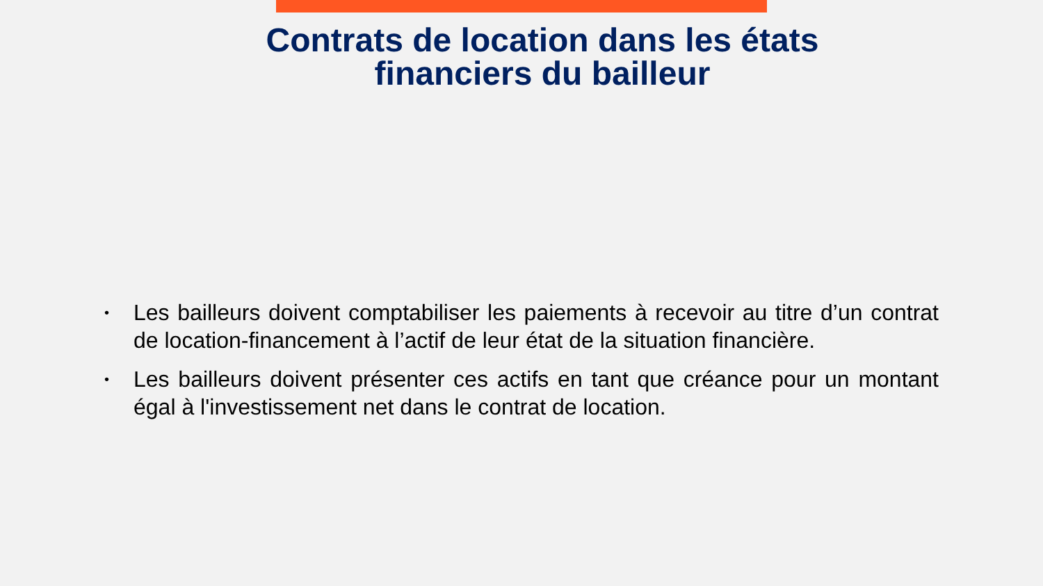Contrats de location dans les états
financiers du bailleur
• Les bailleurs doivent comptabiliser les paiements à recevoir au titre d’un contrat de location-financement à l’actif de leur état de la situation financière.
• Les bailleurs doivent présenter ces actifs en tant que créance pour un montant égal à l'investissement net dans le contrat de location.